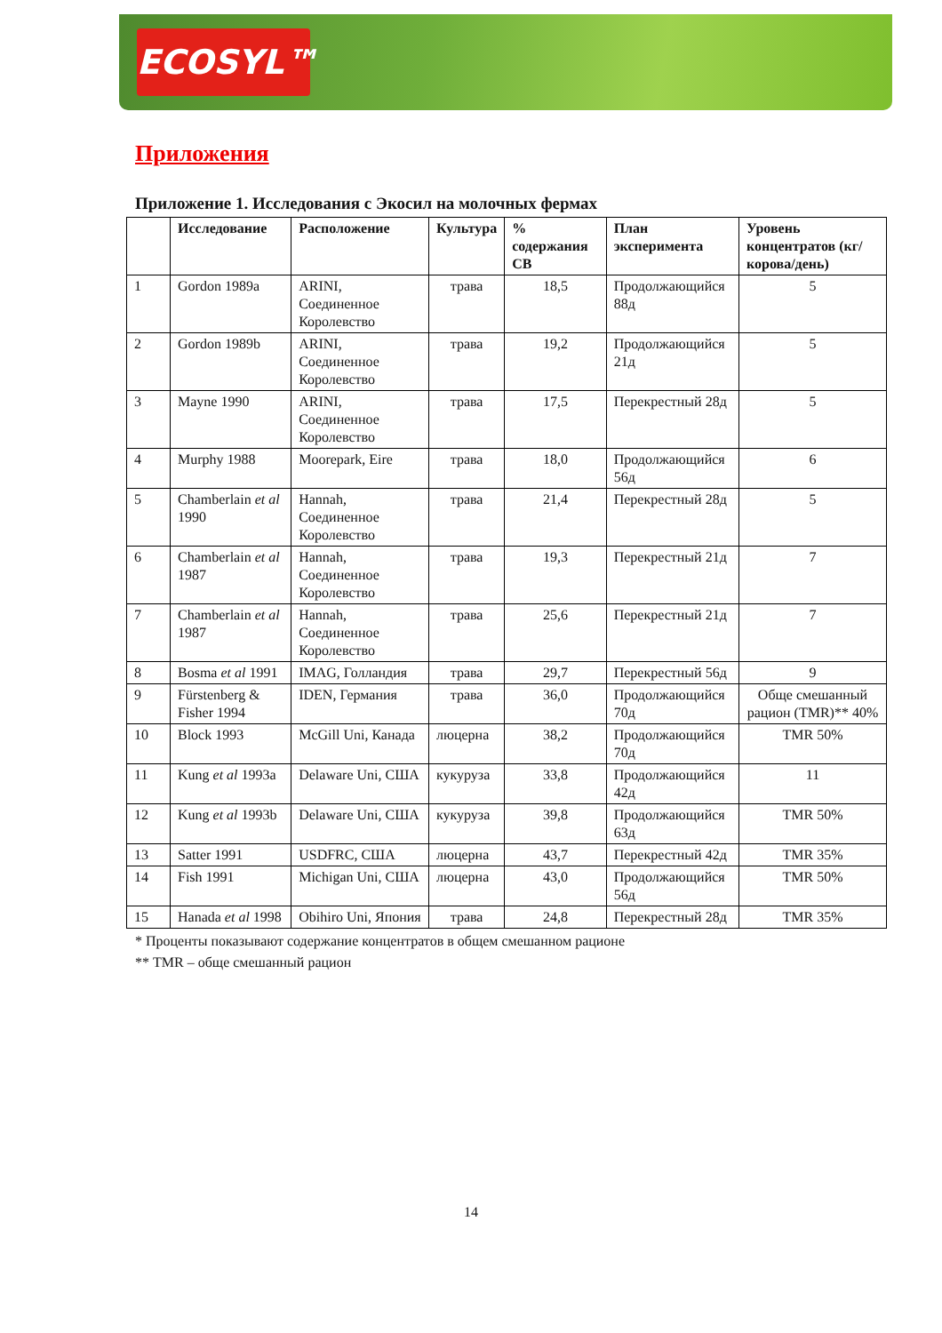ECOSYL™
Приложения
Приложение 1. Исследования с Экосил на молочных фермах
| | Исследование | Расположение | Культура | % содержания СВ | План эксперимента | Уровень концентратов (кг/корова/день) |
| --- | --- | --- | --- | --- | --- | --- |
| 1 | Gordon 1989a | ARINI, Соединенное Королевство | трава | 18,5 | Продолжающийся 88д | 5 |
| 2 | Gordon 1989b | ARINI, Соединенное Королевство | трава | 19,2 | Продолжающийся 21д | 5 |
| 3 | Mayne 1990 | ARINI, Соединенное Королевство | трава | 17,5 | Перекрестный 28д | 5 |
| 4 | Murphy 1988 | Moorepark, Eire | трава | 18,0 | Продолжающийся 56д | 6 |
| 5 | Chamberlain et al 1990 | Hannah, Соединенное Королевство | трава | 21,4 | Перекрестный 28д | 5 |
| 6 | Chamberlain et al 1987 | Hannah, Соединенное Королевство | трава | 19,3 | Перекрестный 21д | 7 |
| 7 | Chamberlain et al 1987 | Hannah, Соединенное Королевство | трава | 25,6 | Перекрестный 21д | 7 |
| 8 | Bosma et al 1991 | IMAG, Голландия | трава | 29,7 | Перекрестный 56д | 9 |
| 9 | Fürstenberg & Fisher 1994 | IDEN, Германия | трава | 36,0 | Продолжающийся 70д | Обще смешанный рацион (TMR)** 40% |
| 10 | Block 1993 | McGill Uni, Канада | люцерна | 38,2 | Продолжающийся 70д | TMR 50% |
| 11 | Kung et al 1993a | Delaware Uni, США | кукуруза | 33,8 | Продолжающийся 42д | 11 |
| 12 | Kung et al 1993b | Delaware Uni, США | кукуруза | 39,8 | Продолжающийся 63д | TMR 50% |
| 13 | Satter 1991 | USDFRC, США | люцерна | 43,7 | Перекрестный 42д | TMR 35% |
| 14 | Fish 1991 | Michigan Uni, США | люцерна | 43,0 | Продолжающийся 56д | TMR 50% |
| 15 | Hanada et al 1998 | Obihiro Uni, Япония | трава | 24,8 | Перекрестный 28д | TMR 35% |
* Проценты показывают содержание концентратов в общем смешанном рационе
** TMR – обще смешанный рацион
14